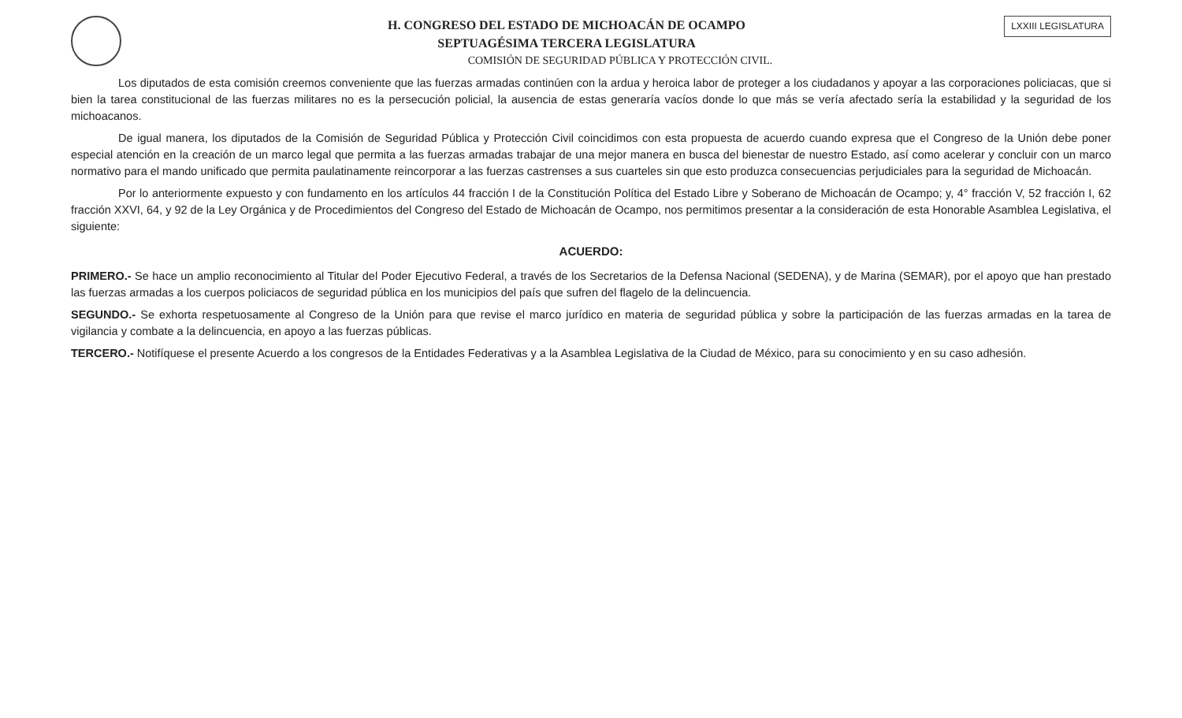LXXIII LEGISLATURA
H. CONGRESO DEL ESTADO DE MICHOACÁN DE OCAMPO
SEPTUAGÉSIMA TERCERA LEGISLATURA
COMISIÓN DE SEGURIDAD PÚBLICA Y PROTECCIÓN CIVIL.
Los diputados de esta comisión creemos conveniente que las fuerzas armadas continúen con la ardua y heroica labor de proteger a los ciudadanos y apoyar a las corporaciones policiacas, que si bien la tarea constitucional de las fuerzas militares no es la persecución policial, la ausencia de estas generaría vacíos donde lo que más se vería afectado sería la estabilidad y la seguridad de los michoacanos.
De igual manera, los diputados de la Comisión de Seguridad Pública y Protección Civil coincidimos con esta propuesta de acuerdo cuando expresa que el Congreso de la Unión debe poner especial atención en la creación de un marco legal que permita a las fuerzas armadas trabajar de una mejor manera en busca del bienestar de nuestro Estado, así como acelerar y concluir con un marco normativo para el mando unificado que permita paulatinamente reincorporar a las fuerzas castrenses a sus cuarteles sin que esto produzca consecuencias perjudiciales para la seguridad de Michoacán.
Por lo anteriormente expuesto y con fundamento en los artículos 44 fracción I de la Constitución Política del Estado Libre y Soberano de Michoacán de Ocampo; y, 4° fracción V, 52 fracción I, 62 fracción XXVI, 64, y 92 de la Ley Orgánica y de Procedimientos del Congreso del Estado de Michoacán de Ocampo, nos permitimos presentar a la consideración de esta Honorable Asamblea Legislativa, el siguiente:
ACUERDO:
PRIMERO.- Se hace un amplio reconocimiento al Titular del Poder Ejecutivo Federal, a través de los Secretarios de la Defensa Nacional (SEDENA), y de Marina (SEMAR), por el apoyo que han prestado las fuerzas armadas a los cuerpos policiacos de seguridad pública en los municipios del país que sufren del flagelo de la delincuencia.
SEGUNDO.- Se exhorta respetuosamente al Congreso de la Unión para que revise el marco jurídico en materia de seguridad pública y sobre la participación de las fuerzas armadas en la tarea de vigilancia y combate a la delincuencia, en apoyo a las fuerzas públicas.
TERCERO.- Notifíquese el presente Acuerdo a los congresos de la Entidades Federativas y a la Asamblea Legislativa de la Ciudad de México, para su conocimiento y en su caso adhesión.